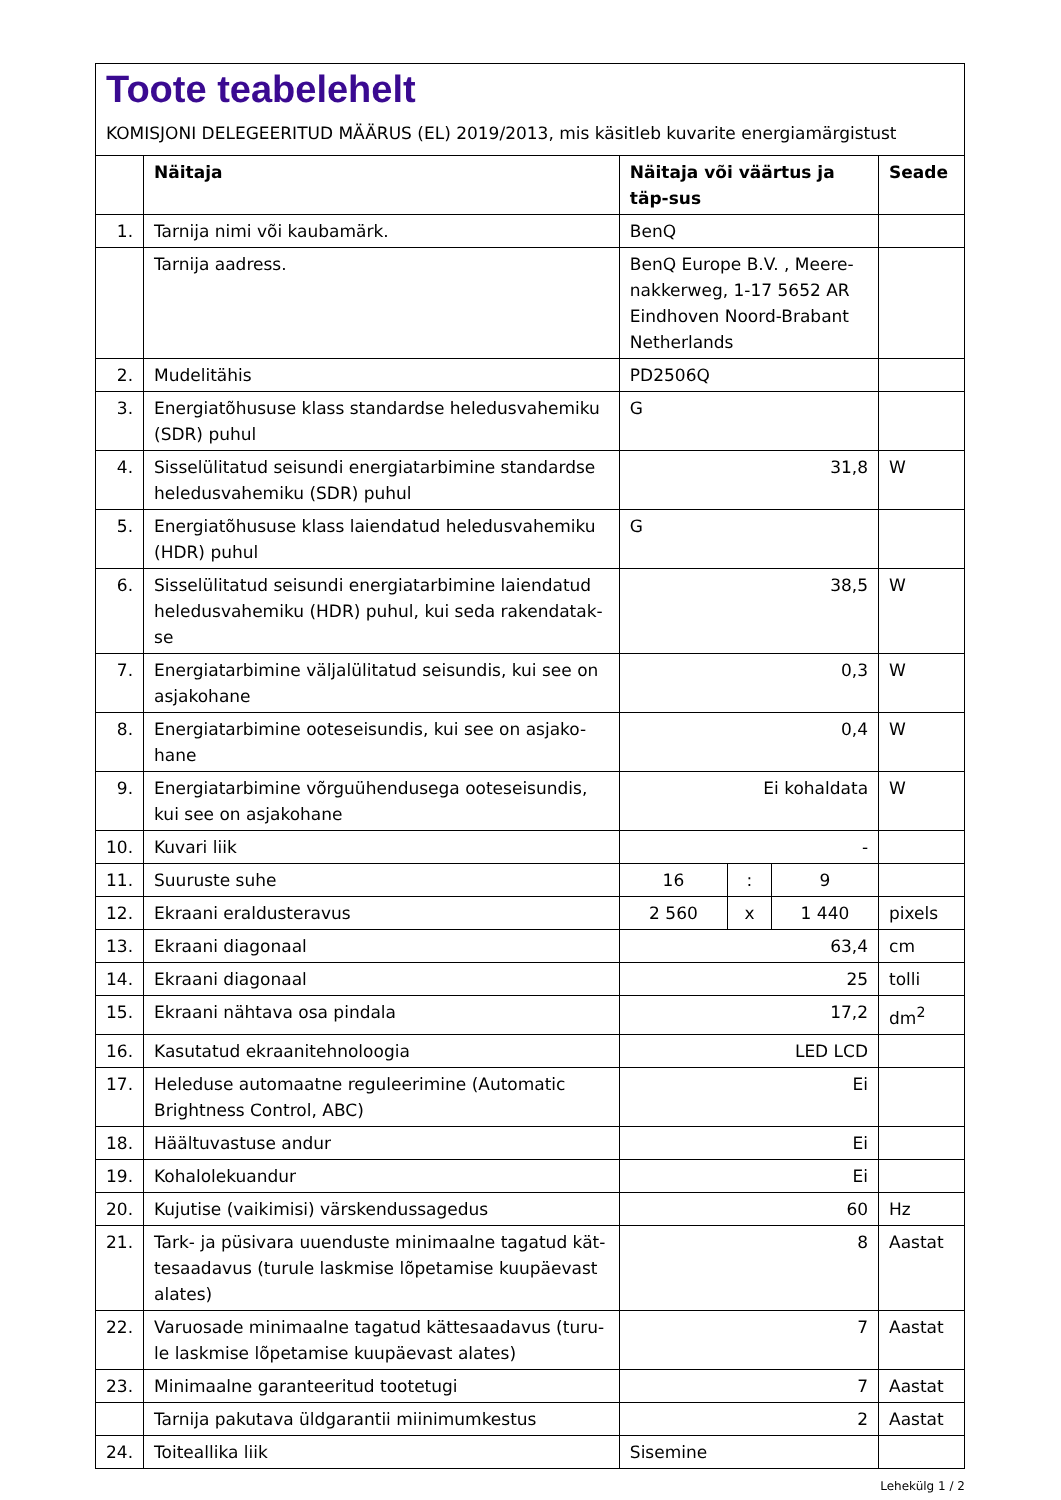Toote teabelehelt
KOMISJONI DELEGEERITUD MÄÄRUS (EL) 2019/2013, mis käsitleb kuvarite energiamärgistust
| | Näitaja | Näitaja või väärtus ja täp-sus | | | Seade |
| --- | --- | --- | --- | --- | --- |
| 1. | Tarnija nimi või kaubamärk. | BenQ | | | |
| | Tarnija aadress. | BenQ Europe B.V. , Meere-nakkerweg, 1-17 5652 AR Eindhoven Noord-Brabant Netherlands | | | |
| 2. | Mudelitähis | PD2506Q | | | |
| 3. | Energiatõhususe klass standardse heledusvahemiku (SDR) puhul | G | | | |
| 4. | Sisselülitatud seisundi energiatarbimine standardse heledusvahemiku (SDR) puhul | 31,8 | | | W |
| 5. | Energiatõhususe klass laiendatud heledusvahemiku (HDR) puhul | G | | | |
| 6. | Sisselülitatud seisundi energiatarbimine laiendatud heledusvahemiku (HDR) puhul, kui seda rakendatak-se | 38,5 | | | W |
| 7. | Energiatarbimine väljalülitatud seisundis, kui see on asjakohane | 0,3 | | | W |
| 8. | Energiatarbimine ooteseisundis, kui see on asjako-hane | 0,4 | | | W |
| 9. | Energiatarbimine võrguühendusega ooteseisundis, kui see on asjakohane | Ei kohaldata | | | W |
| 10. | Kuvari liik | - | | | |
| 11. | Suuruste suhe | 16 | : | 9 | |
| 12. | Ekraani eraldusteravus | 2 560 | x | 1 440 | pixels |
| 13. | Ekraani diagonaal | 63,4 | | | cm |
| 14. | Ekraani diagonaal | 25 | | | tolli |
| 15. | Ekraani nähtava osa pindala | 17,2 | | | dm<sup>2</sup> |
| 16. | Kasutatud ekraanitehnoloogia | LED LCD | | | |
| 17. | Heleduse automaatne reguleerimine (Automatic Brightness Control, ABC) | Ei | | | |
| 18. | Häältuvastuse andur | Ei | | | |
| 19. | Kohalolekuandur | Ei | | | |
| 20. | Kujutise (vaikimisi) värskendussagedus | 60 | | | Hz |
| 21. | Tark- ja püsivara uuenduste minimaalne tagatud kät-tesaadavus (turule laskmise lõpetamise kuupäevast alates) | 8 | | | Aastat |
| 22. | Varuosade minimaalne tagatud kättesaadavus (turu-le laskmise lõpetamise kuupäevast alates) | 7 | | | Aastat |
| 23. | Minimaalne garanteeritud tootetugi | 7 | | | Aastat |
| | Tarnija pakutava üldgarantii miinimumkestus | 2 | | | Aastat |
| 24. | Toiteallika liik | Sisemine | | | |
Lehekülg 1 / 2